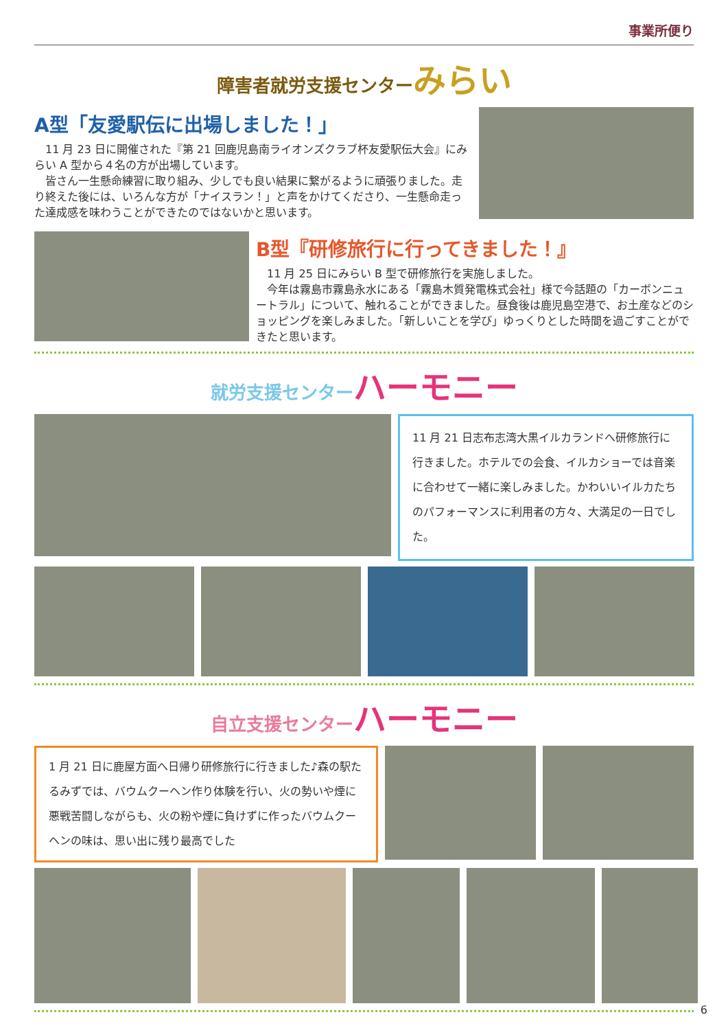事業所便り
障害者就労支援センターみらい
A型「友愛駅伝に出場しました！」
11 月 23 日に開催された『第 21 回鹿児島南ライオンズクラブ杯友愛駅伝大会』にみらい A 型から４名の方が出場しています。
皆さん一生懸命練習に取り組み、少しでも良い結果に繋がるように頑張りました。走り終えた後には、いろんな方が「ナイスラン！」と声をかけてくださり、一生懸命走った達成感を味わうことができたのではないかと思います。
B型『研修旅行に行ってきました！』
11 月 25 日にみらい B 型で研修旅行を実施しました。
今年は霧島市霧島永水にある「霧島木質発電株式会社」様で今話題の「カーボンニュートラル」について、触れることができました。昼食後は鹿児島空港で、お土産などのショッピングを楽しみました。「新しいことを学び」ゆっくりとした時間を過ごすことができたと思います。
就労支援センターハーモニー
11 月 21 日志布志湾大黒イルカランドへ研修旅行に行きました。ホテルでの会食、イルカショーでは音楽に合わせて一緒に楽しみました。かわいいイルカたちのパフォーマンスに利用者の方々、大満足の一日でした。
自立支援センターハーモニー
1 月 21 日に鹿屋方面へ日帰り研修旅行に行きました♪森の駅たるみずでは、バウムクーヘン作り体験を行い、火の勢いや煙に悪戦苦闘しながらも、火の粉や煙に負けずに作ったバウムクーヘンの味は、思い出に残り最高でした
6